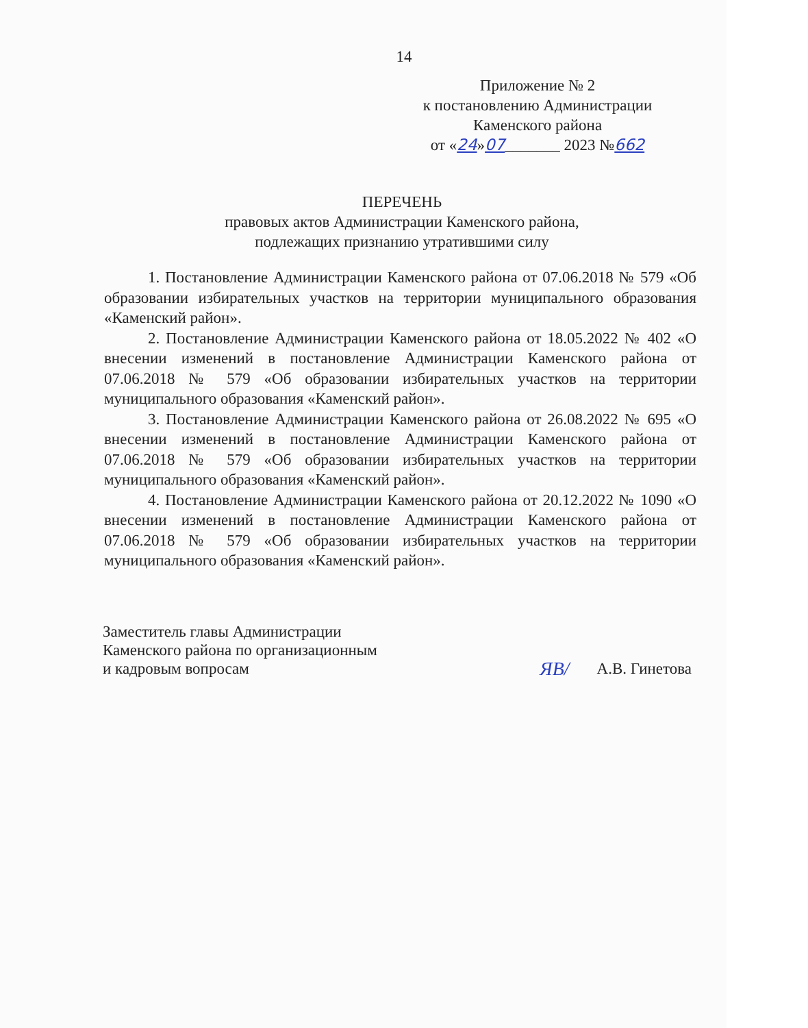14
Приложение № 2
к постановлению Администрации
Каменского района
от «24»07_______ 2023 №662
ПЕРЕЧЕНЬ
правовых актов Администрации Каменского района,
подлежащих признанию утратившими силу
1. Постановление Администрации Каменского района от 07.06.2018 № 579 «Об образовании избирательных участков на территории муниципального образования «Каменский район».
2. Постановление Администрации Каменского района от 18.05.2022 № 402 «О внесении изменений в постановление Администрации Каменского района от 07.06.2018 № 579 «Об образовании избирательных участков на территории муниципального образования «Каменский район».
3. Постановление Администрации Каменского района от 26.08.2022 № 695 «О внесении изменений в постановление Администрации Каменского района от 07.06.2018 № 579 «Об образовании избирательных участков на территории муниципального образования «Каменский район».
4. Постановление Администрации Каменского района от 20.12.2022 № 1090 «О внесении изменений в постановление Администрации Каменского района от 07.06.2018 № 579 «Об образовании избирательных участков на территории муниципального образования «Каменский район».
Заместитель главы Администрации
Каменского района по организационным
и кадровым вопросам
ЯВ/ А.В. Гинетова